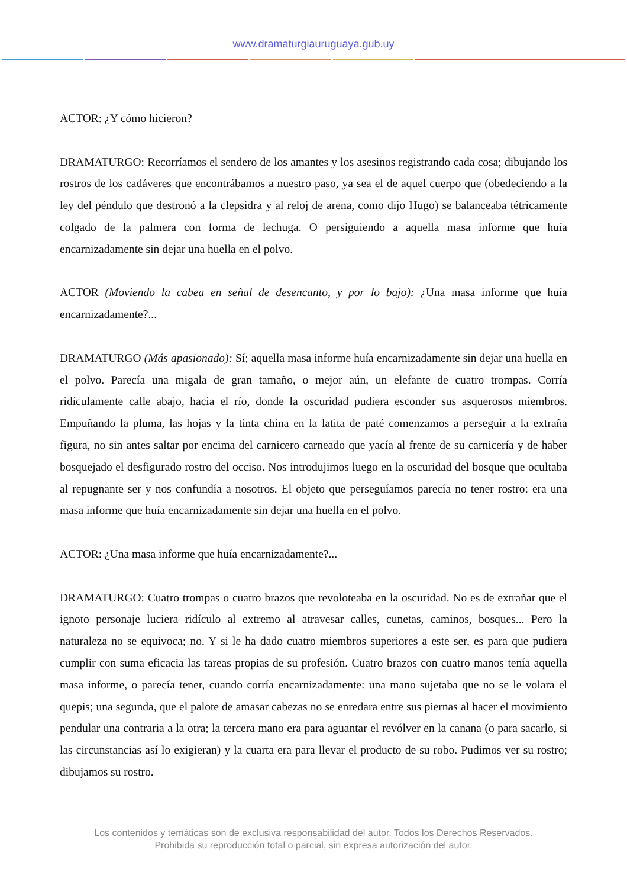www.dramaturgiauruguaya.gub.uy
ACTOR: ¿Y cómo hicieron?
DRAMATURGO: Recorríamos el sendero de los amantes y los asesinos registrando cada cosa; dibujando los rostros de los cadáveres que encontrábamos a nuestro paso, ya sea el de aquel cuerpo que (obedeciendo a la ley del péndulo que destronó a la clepsidra y al reloj de arena, como dijo Hugo) se balanceaba tétricamente colgado de la palmera con forma de lechuga. O persiguiendo a aquella masa informe que huía encarnizadamente sin dejar una huella en el polvo.
ACTOR (Moviendo la cabea en señal de desencanto, y por lo bajo): ¿Una masa informe que huía encarnizadamente?...
DRAMATURGO (Más apasionado): Sí; aquella masa informe huía encarnizadamente sin dejar una huella en el polvo. Parecía una migala de gran tamaño, o mejor aún, un elefante de cuatro trompas. Corría ridículamente calle abajo, hacia el río, donde la oscuridad pudiera esconder sus asquerosos miembros. Empuñando la pluma, las hojas y la tinta china en la latita de paté comenzamos a perseguir a la extraña figura, no sin antes saltar por encima del carnicero carneado que yacía al frente de su carnicería y de haber bosquejado el desfigurado rostro del occiso. Nos introdujimos luego en la oscuridad del bosque que ocultaba al repugnante ser y nos confundía a nosotros. El objeto que perseguíamos parecía no tener rostro: era una masa informe que huía encarnizadamente sin dejar una huella en el polvo.
ACTOR: ¿Una masa informe que huía encarnizadamente?...
DRAMATURGO: Cuatro trompas o cuatro brazos que revoloteaba en la oscuridad. No es de extrañar que el ignoto personaje luciera ridículo al extremo al atravesar calles, cunetas, caminos, bosques... Pero la naturaleza no se equivoca; no. Y si le ha dado cuatro miembros superiores a este ser, es para que pudiera cumplir con suma eficacia las tareas propias de su profesión. Cuatro brazos con cuatro manos tenía aquella masa informe, o parecía tener, cuando corría encarnizadamente: una mano sujetaba que no se le volara el quepis; una segunda, que el palote de amasar cabezas no se enredara entre sus piernas al hacer el movimiento pendular una contraria a la otra; la tercera mano era para aguantar el revólver en la canana (o para sacarlo, si las circunstancias así lo exigieran) y la cuarta era para llevar el producto de su robo. Pudimos ver su rostro; dibujamos su rostro.
Los contenidos y temáticas son de exclusiva responsabilidad del autor. Todos los Derechos Reservados.
Prohibida su reproducción total o parcial, sin expresa autorización del autor.